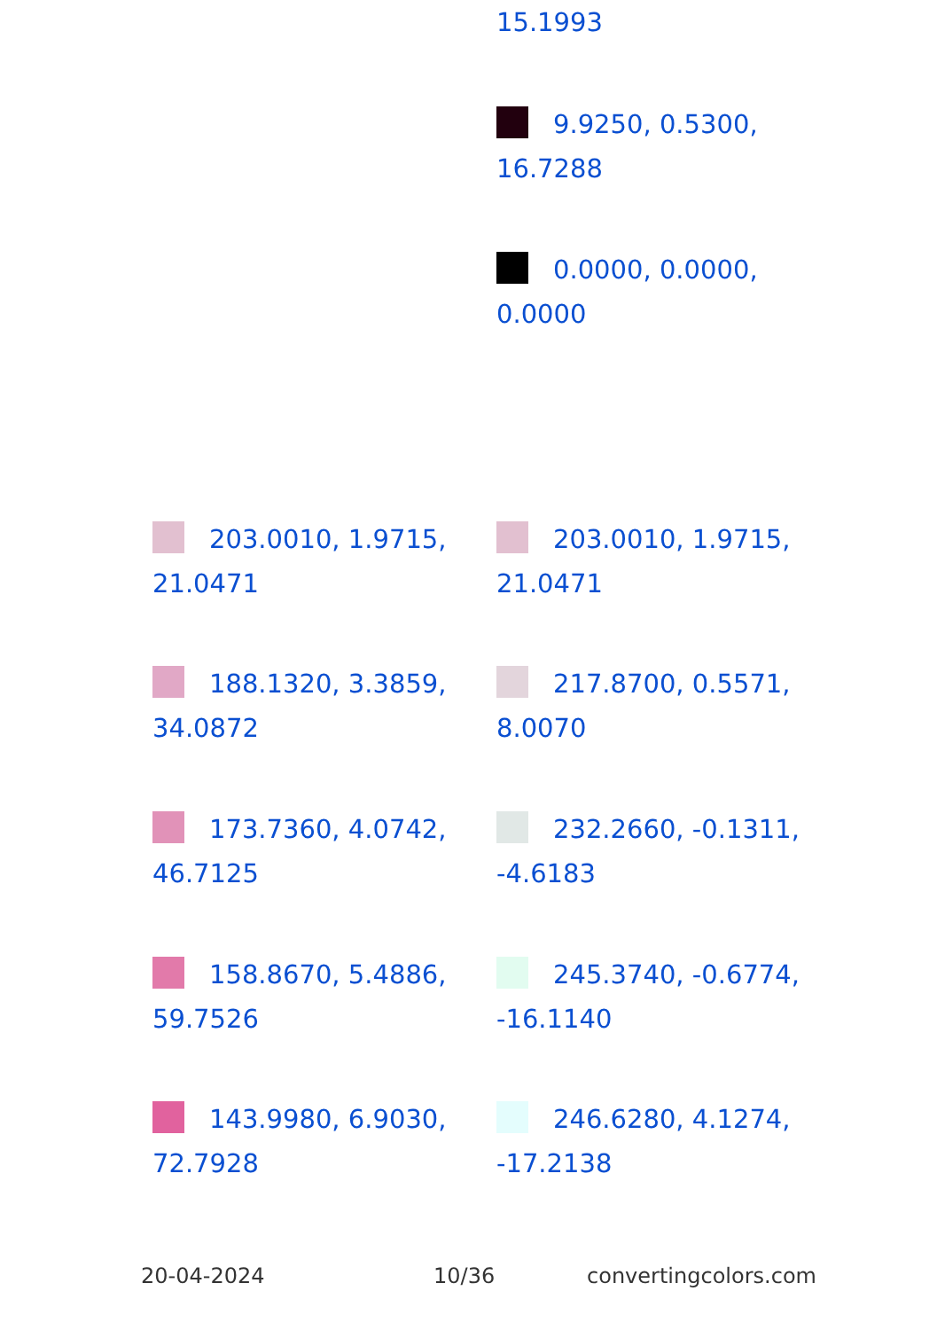15.1993
9.9250, 0.5300, 16.7288
0.0000, 0.0000, 0.0000
203.0010, 1.9715, 21.0471
203.0010, 1.9715, 21.0471
188.1320, 3.3859, 34.0872
217.8700, 0.5571, 8.0070
173.7360, 4.0742, 46.7125
232.2660, -0.1311, -4.6183
158.8670, 5.4886, 59.7526
245.3740, -0.6774, -16.1140
143.9980, 6.9030, 72.7928
246.6280, 4.1274, -17.2138
20-04-2024 10/36 convertingcolors.com